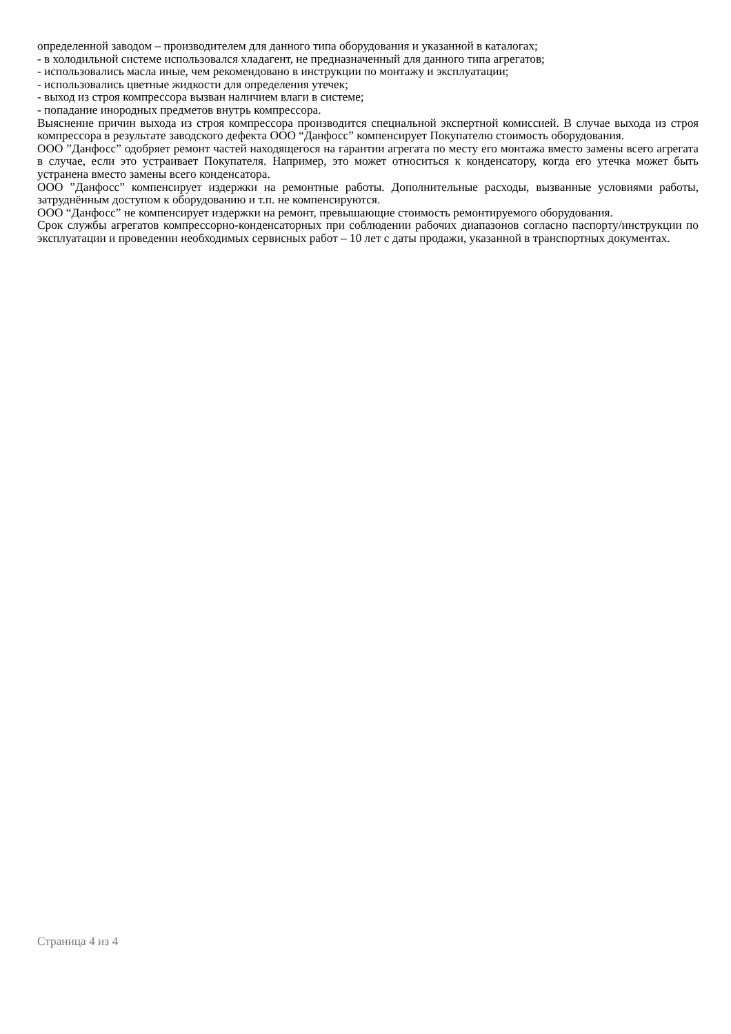определенной заводом – производителем для данного типа оборудования и указанной в каталогах;
- в холодильной системе использовался хладагент, не предназначенный для данного типа агрегатов;
- использовались масла иные, чем рекомендовано в инструкции по монтажу и эксплуатации;
- использовались цветные жидкости для определения утечек;
- выход из строя компрессора вызван наличием влаги в системе;
- попадание инородных предметов внутрь компрессора.
Выяснение причин выхода из строя компрессора производится специальной экспертной комиссией. В случае выхода из строя компрессора в результате заводского дефекта ООО “Данфосс” компенсирует Покупателю стоимость оборудования.
ООО ”Данфосс” одобряет ремонт частей находящегося на гарантии агрегата по месту его монтажа вместо замены всего агрегата в случае, если это устраивает Покупателя. Например, это может относиться к конденсатору, когда его утечка может быть устранена вместо замены всего конденсатора.
ООО ”Данфосс” компенсирует издержки на ремонтные работы. Дополнительные расходы, вызванные условиями работы, затруднённым доступом к оборудованию и т.п. не компенсируются.
ООО “Данфосс” не компенсирует издержки на ремонт, превышающие стоимость ремонтируемого оборудования.
Срок службы агрегатов компрессорно-конденсаторных при соблюдении рабочих диапазонов согласно паспорту/инструкции по эксплуатации и проведении необходимых сервисных работ – 10 лет с даты продажи, указанной в транспортных документах.
Страница 4 из 4